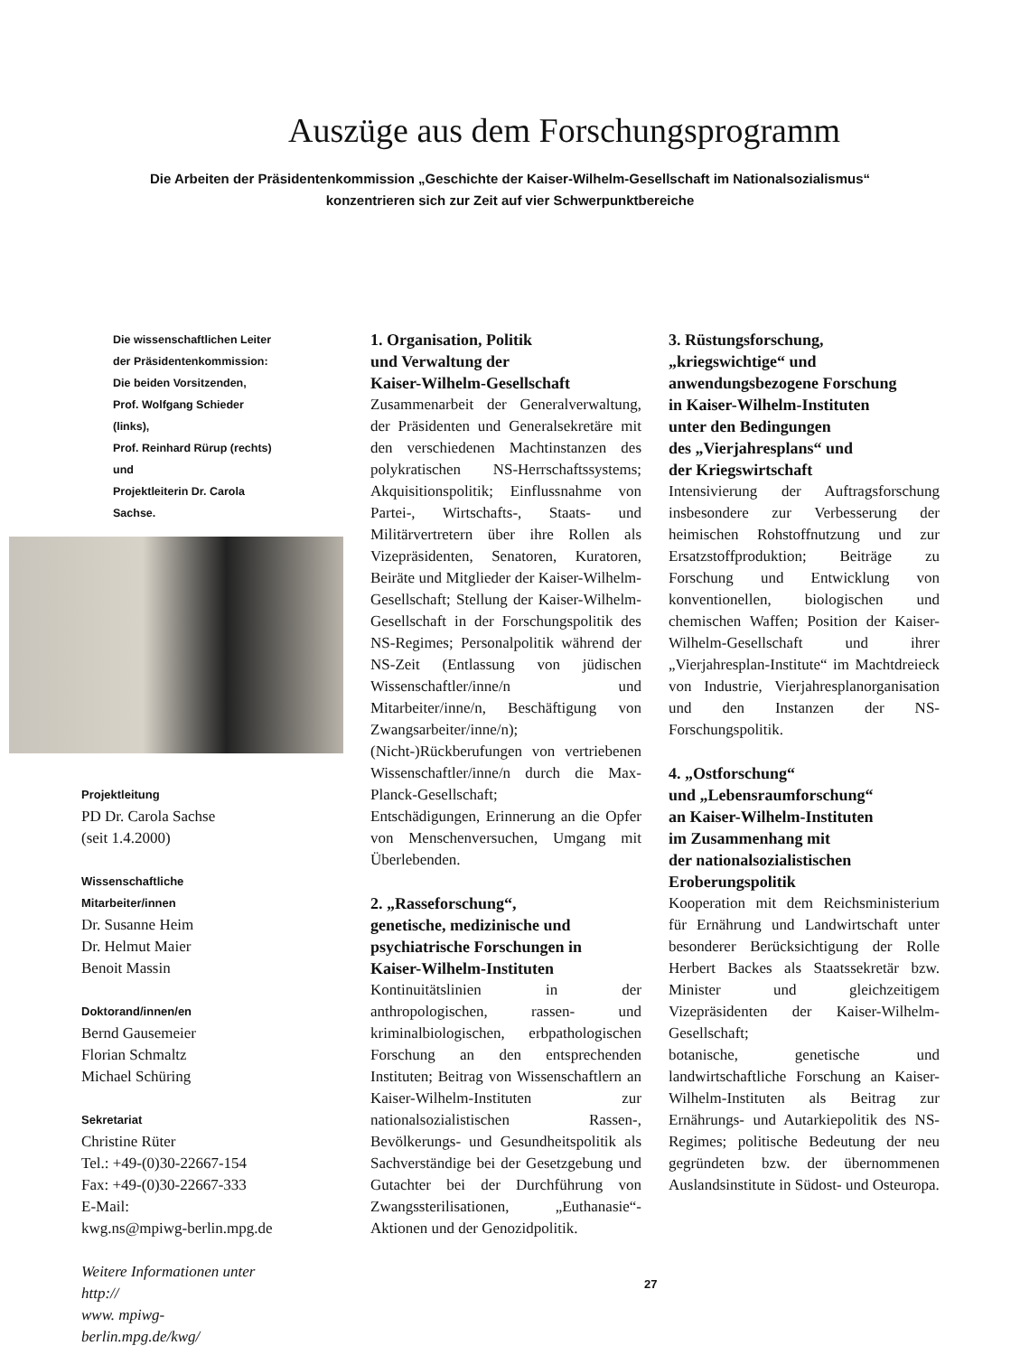Auszüge aus dem Forschungsprogramm
Die Arbeiten der Präsidentenkommission „Geschichte der Kaiser-Wilhelm-Gesellschaft im Nationalsozialismus“
konzentrieren sich zur Zeit auf vier Schwerpunktbereiche
Die wissenschaftlichen Leiter
der Präsidentenkommission:
Die beiden Vorsitzenden,
Prof. Wolfgang Schieder (links),
Prof. Reinhard Rürup (rechts) und
Projektleiterin Dr. Carola Sachse.
Projektleitung
PD Dr. Carola Sachse
(seit 1.4.2000)
Wissenschaftliche
Mitarbeiter/innen
Dr. Susanne Heim
Dr. Helmut Maier
Benoit Massin
Doktorand/innen/en
Bernd Gausemeier
Florian Schmaltz
Michael Schüring
Sekretariat
Christine Rüter
Tel.: +49-(0)30-22667-154
Fax: +49-(0)30-22667-333
E-Mail:
kwg.ns@mpiwg-berlin.mpg.de
Weitere Informationen unter http://
www. mpiwg-berlin.mpg.de/kwg/
1. Organisation, Politik
und Verwaltung der
Kaiser-Wilhelm-Gesellschaft
Zusammenarbeit der Generalverwaltung, der Präsidenten und Generalsekretäre mit den verschiedenen Machtinstanzen des polykratischen NS-Herrschaftssystems; Akquisitionspolitik; Einflussnahme von Partei-, Wirtschafts-, Staats- und Militärvertretern über ihre Rollen als Vizepräsidenten, Senatoren, Kuratoren, Beiräte und Mitglieder der Kaiser-Wilhelm-Gesellschaft; Stellung der Kaiser-Wilhelm-Gesellschaft in der Forschungspolitik des NS-Regimes; Personalpolitik während der NS-Zeit (Entlassung von jüdischen Wissenschaftler/inne/n und Mitarbeiter/inne/n, Beschäftigung von Zwangsarbeiter/inne/n);
(Nicht-)Rückberufungen von vertriebenen Wissenschaftler/inne/n durch die Max-Planck-Gesellschaft;
Entschädigungen, Erinnerung an die Opfer von Menschenversuchen, Umgang mit Überlebenden.
2. „Rasseforschung“,
genetische, medizinische und
psychiatrische Forschungen in
Kaiser-Wilhelm-Instituten
Kontinuitätslinien in der anthropologischen, rassen- und kriminalbiologischen, erbpathologischen Forschung an den entsprechenden Instituten; Beitrag von Wissenschaftlern an Kaiser-Wilhelm-Instituten zur nationalsozialistischen Rassen-, Bevölkerungs- und Gesundheitspolitik als Sachverständige bei der Gesetzgebung und Gutachter bei der Durchführung von Zwangssterilisationen, „Euthanasie“-Aktionen und der Genozidpolitik.
3. Rüstungsforschung,
„kriegswichtige“ und
anwendungsbezogene Forschung
in Kaiser-Wilhelm-Instituten
unter den Bedingungen
des „Vierjahresplans“ und
der Kriegswirtschaft
Intensivierung der Auftragsforschung insbesondere zur Verbesserung der heimischen Rohstoffnutzung und zur Ersatzstoffproduktion; Beiträge zu Forschung und Entwicklung von konventionellen, biologischen und chemischen Waffen; Position der Kaiser-Wilhelm-Gesellschaft und ihrer „Vierjahresplan-Institute“ im Machtdreieck von Industrie, Vierjahresplanorganisation und den Instanzen der NS-Forschungspolitik.
4. „Ostforschung“
und „Lebensraumforschung“
an Kaiser-Wilhelm-Instituten
im Zusammenhang mit
der nationalsozialistischen
Eroberungspolitik
Kooperation mit dem Reichsministerium für Ernährung und Landwirtschaft unter besonderer Berücksichtigung der Rolle Herbert Backes als Staatssekretär bzw. Minister und gleichzeitigem Vizepräsidenten der Kaiser-Wilhelm-Gesellschaft;
botanische, genetische und landwirtschaftliche Forschung an Kaiser-Wilhelm-Instituten als Beitrag zur Ernährungs- und Autarkiepolitik des NS-Regimes; politische Bedeutung der neu gegründeten bzw. der übernommenen Auslandsinstitute in Südost- und Osteuropa.
27